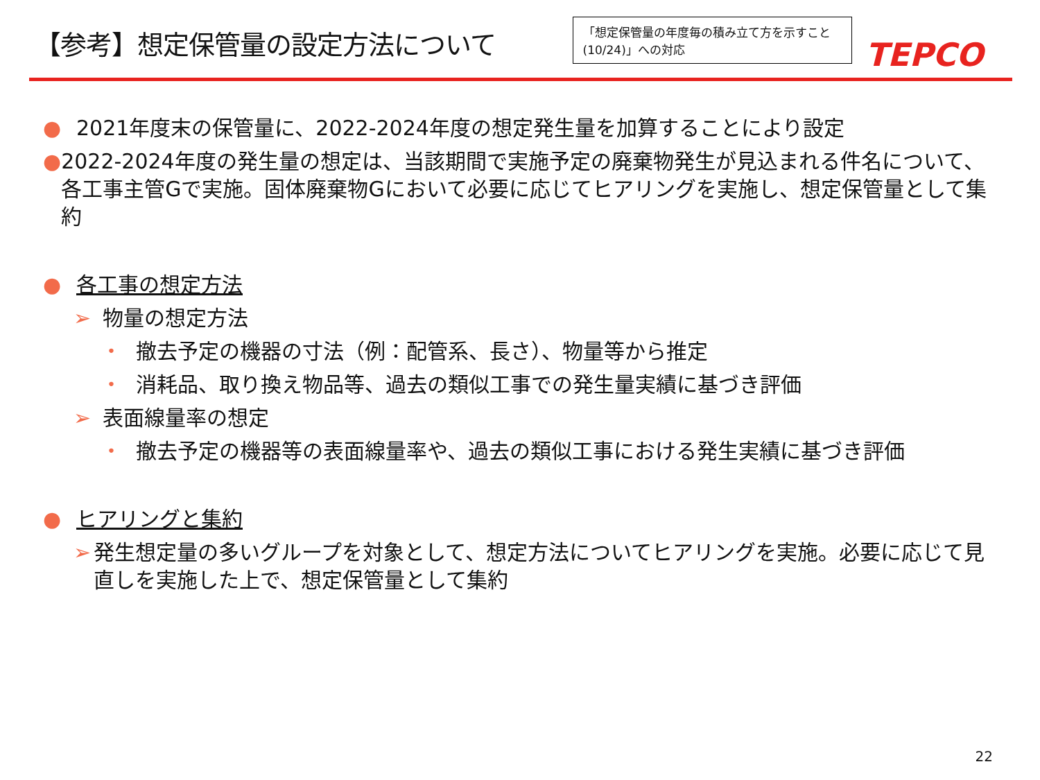【参考】想定保管量の設定方法について
「想定保管量の年度毎の積み立て方を示すこと(10/24)」への対応
TEPCO
● 2021年度末の保管量に、2022-2024年度の想定発生量を加算することにより設定
● 2022-2024年度の発生量の想定は、当該期間で実施予定の廃棄物発生が見込まれる件名について、各工事主管Gで実施。固体廃棄物Gにおいて必要に応じてヒアリングを実施し、想定保管量として集約
● 各工事の想定方法
➢ 物量の想定方法
• 撤去予定の機器の寸法（例：配管系、長さ）、物量等から推定
• 消耗品、取り換え物品等、過去の類似工事での発生量実績に基づき評価
➢ 表面線量率の想定
• 撤去予定の機器等の表面線量率や、過去の類似工事における発生実績に基づき評価
● ヒアリングと集約
➢ 発生想定量の多いグループを対象として、想定方法についてヒアリングを実施。必要に応じて見直しを実施した上で、想定保管量として集約
22